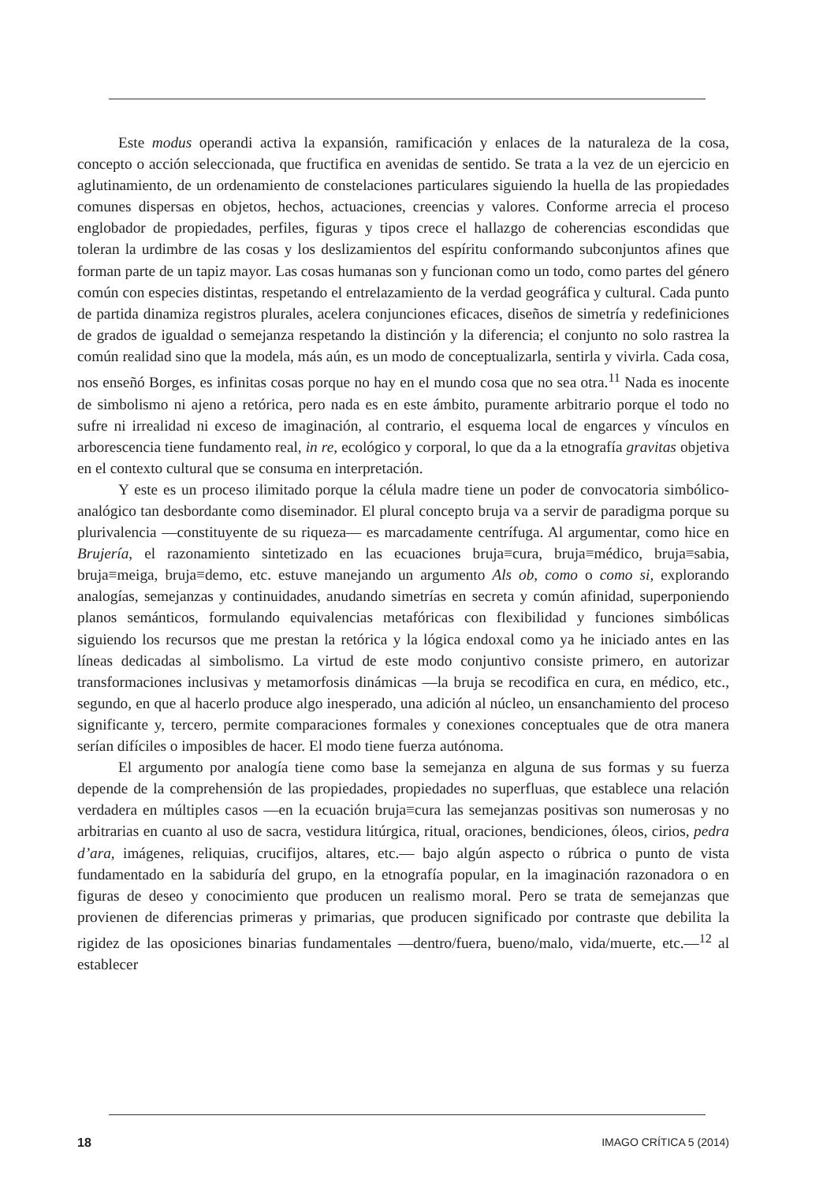Este modus operandi activa la expansión, ramificación y enlaces de la naturaleza de la cosa, concepto o acción seleccionada, que fructifica en avenidas de sentido. Se trata a la vez de un ejercicio en aglutinamiento, de un ordenamiento de constelaciones particulares siguiendo la huella de las propiedades comunes dispersas en objetos, hechos, actuaciones, creencias y valores. Conforme arrecia el proceso englobador de propiedades, perfiles, figuras y tipos crece el hallazgo de coherencias escondidas que toleran la urdimbre de las cosas y los deslizamientos del espíritu conformando subconjuntos afines que forman parte de un tapiz mayor. Las cosas humanas son y funcionan como un todo, como partes del género común con especies distintas, respetando el entrelazamiento de la verdad geográfica y cultural. Cada punto de partida dinamiza registros plurales, acelera conjunciones eficaces, diseños de simetría y redefiniciones de grados de igualdad o semejanza respetando la distinción y la diferencia; el conjunto no solo rastrea la común realidad sino que la modela, más aún, es un modo de conceptualizarla, sentirla y vivirla. Cada cosa, nos enseñó Borges, es infinitas cosas porque no hay en el mundo cosa que no sea otra.<sup>11</sup> Nada es inocente de simbolismo ni ajeno a retórica, pero nada es en este ámbito, puramente arbitrario porque el todo no sufre ni irrealidad ni exceso de imaginación, al contrario, el esquema local de engarces y vínculos en arborescencia tiene fundamento real, in re, ecológico y corporal, lo que da a la etnografía gravitas objetiva en el contexto cultural que se consuma en interpretación.
Y este es un proceso ilimitado porque la célula madre tiene un poder de convocatoria simbólico-analógico tan desbordante como diseminador. El plural concepto bruja va a servir de paradigma porque su plurivalencia —constituyente de su riqueza— es marcadamente centrífuga. Al argumentar, como hice en Brujería, el razonamiento sintetizado en las ecuaciones bruja≡cura, bruja≡médico, bruja≡sabia, bruja≡meiga, bruja≡demo, etc. estuve manejando un argumento Als ob, como o como si, explorando analogías, semejanzas y continuidades, anudando simetrías en secreta y común afinidad, superponiendo planos semánticos, formulando equivalencias metafóricas con flexibilidad y funciones simbólicas siguiendo los recursos que me prestan la retórica y la lógica endoxal como ya he iniciado antes en las líneas dedicadas al simbolismo. La virtud de este modo conjuntivo consiste primero, en autorizar transformaciones inclusivas y metamorfosis dinámicas —la bruja se recodifica en cura, en médico, etc., segundo, en que al hacerlo produce algo inesperado, una adición al núcleo, un ensanchamiento del proceso significante y, tercero, permite comparaciones formales y conexiones conceptuales que de otra manera serían difíciles o imposibles de hacer. El modo tiene fuerza autónoma.
El argumento por analogía tiene como base la semejanza en alguna de sus formas y su fuerza depende de la comprehensión de las propiedades, propiedades no superfluas, que establece una relación verdadera en múltiples casos —en la ecuación bruja≡cura las semejanzas positivas son numerosas y no arbitrarias en cuanto al uso de sacra, vestidura litúrgica, ritual, oraciones, bendiciones, óleos, cirios, pedra d’ara, imágenes, reliquias, crucifijos, altares, etc.— bajo algún aspecto o rúbrica o punto de vista fundamentado en la sabiduría del grupo, en la etnografía popular, en la imaginación razonadora o en figuras de deseo y conocimiento que producen un realismo moral. Pero se trata de semejanzas que provienen de diferencias primeras y primarias, que producen significado por contraste que debilita la rigidez de las oposiciones binarias fundamentales —dentro/fuera, bueno/malo, vida/muerte, etc.—<sup>12</sup> al establecer
18 IMAGO CRÍTICA 5 (2014)